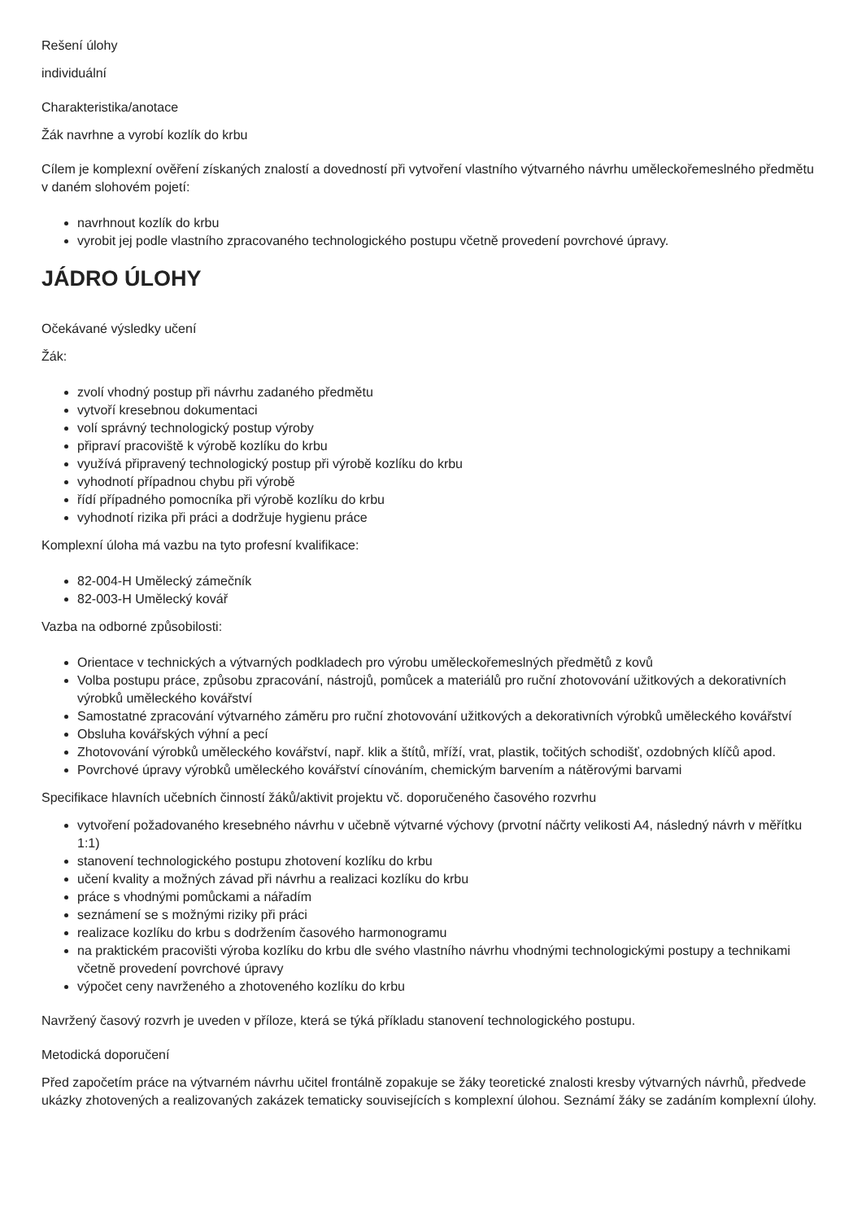Rešení úlohy
individuální
Charakteristika/anotace
Žák navrhne a vyrobí kozlík do krbu
Cílem je komplexní ověření získaných znalostí a dovedností při vytvoření vlastního výtvarného návrhu uměleckořemeslného předmětu v daném slohovém pojetí:
navrhnout kozlík do krbu
vyrobit jej podle vlastního zpracovaného technologického postupu včetně provedení povrchové úpravy.
JÁDRO ÚLOHY
Očekávané výsledky učení
Žák:
zvolí vhodný postup při návrhu zadaného předmětu
vytvoří kresebnou dokumentaci
volí správný technologický postup výroby
připraví pracoviště k výrobě kozlíku do krbu
využívá připravený technologický postup při výrobě kozlíku do krbu
vyhodnotí případnou chybu při výrobě
řídí případného pomocníka při výrobě kozlíku do krbu
vyhodnotí rizika při práci a dodržuje hygienu práce
Komplexní úloha má vazbu na tyto profesní kvalifikace:
82-004-H Umělecký zámečník
82-003-H Umělecký kovář
Vazba na odborné způsobilosti:
Orientace v technických a výtvarných podkladech pro výrobu uměleckořemeslných předmětů z kovů
Volba postupu práce, způsobu zpracování, nástrojů, pomůcek a materiálů pro ruční zhotovování užitkových a dekorativních výrobků uměleckého kovářství
Samostatné zpracování výtvarného záměru pro ruční zhotovování užitkových a dekorativních výrobků uměleckého kovářství
Obsluha kovářských výhní a pecí
Zhotovování výrobků uměleckého kovářství, např. klik a štítů, mříží, vrat, plastik, točitých schodišť, ozdobných klíčů apod.
Povrchové úpravy výrobků uměleckého kovářství cínováním, chemickým barvením a nátěrovými barvami
Specifikace hlavních učebních činností žáků/aktivit projektu vč. doporučeného časového rozvrhu
vytvoření požadovaného kresebného návrhu v učebně výtvarné výchovy (prvotní náčrty velikosti A4, následný návrh v měřítku 1:1)
stanovení technologického postupu zhotovení kozlíku do krbu
učení kvality a možných závad při návrhu a realizaci kozlíku do krbu
práce s vhodnými pomůckami a nářadím
seznámení se s možnými riziky při práci
realizace kozlíku do krbu s dodržením časového harmonogramu
na praktickém pracovišti výroba kozlíku do krbu dle svého vlastního návrhu vhodnými technologickými postupy a technikami včetně provedení povrchové úpravy
výpočet ceny navrženého a zhotoveného kozlíku do krbu
Navržený časový rozvrh je uveden v příloze, která se týká příkladu stanovení technologického postupu.
Metodická doporučení
Před započetím práce na výtvarném návrhu učitel frontálně zopakuje se žáky teoretické znalosti kresby výtvarných návrhů, předvede ukázky zhotovených a realizovaných zakázek tematicky souvisejících s komplexní úlohou. Seznámí žáky se zadáním komplexní úlohy.